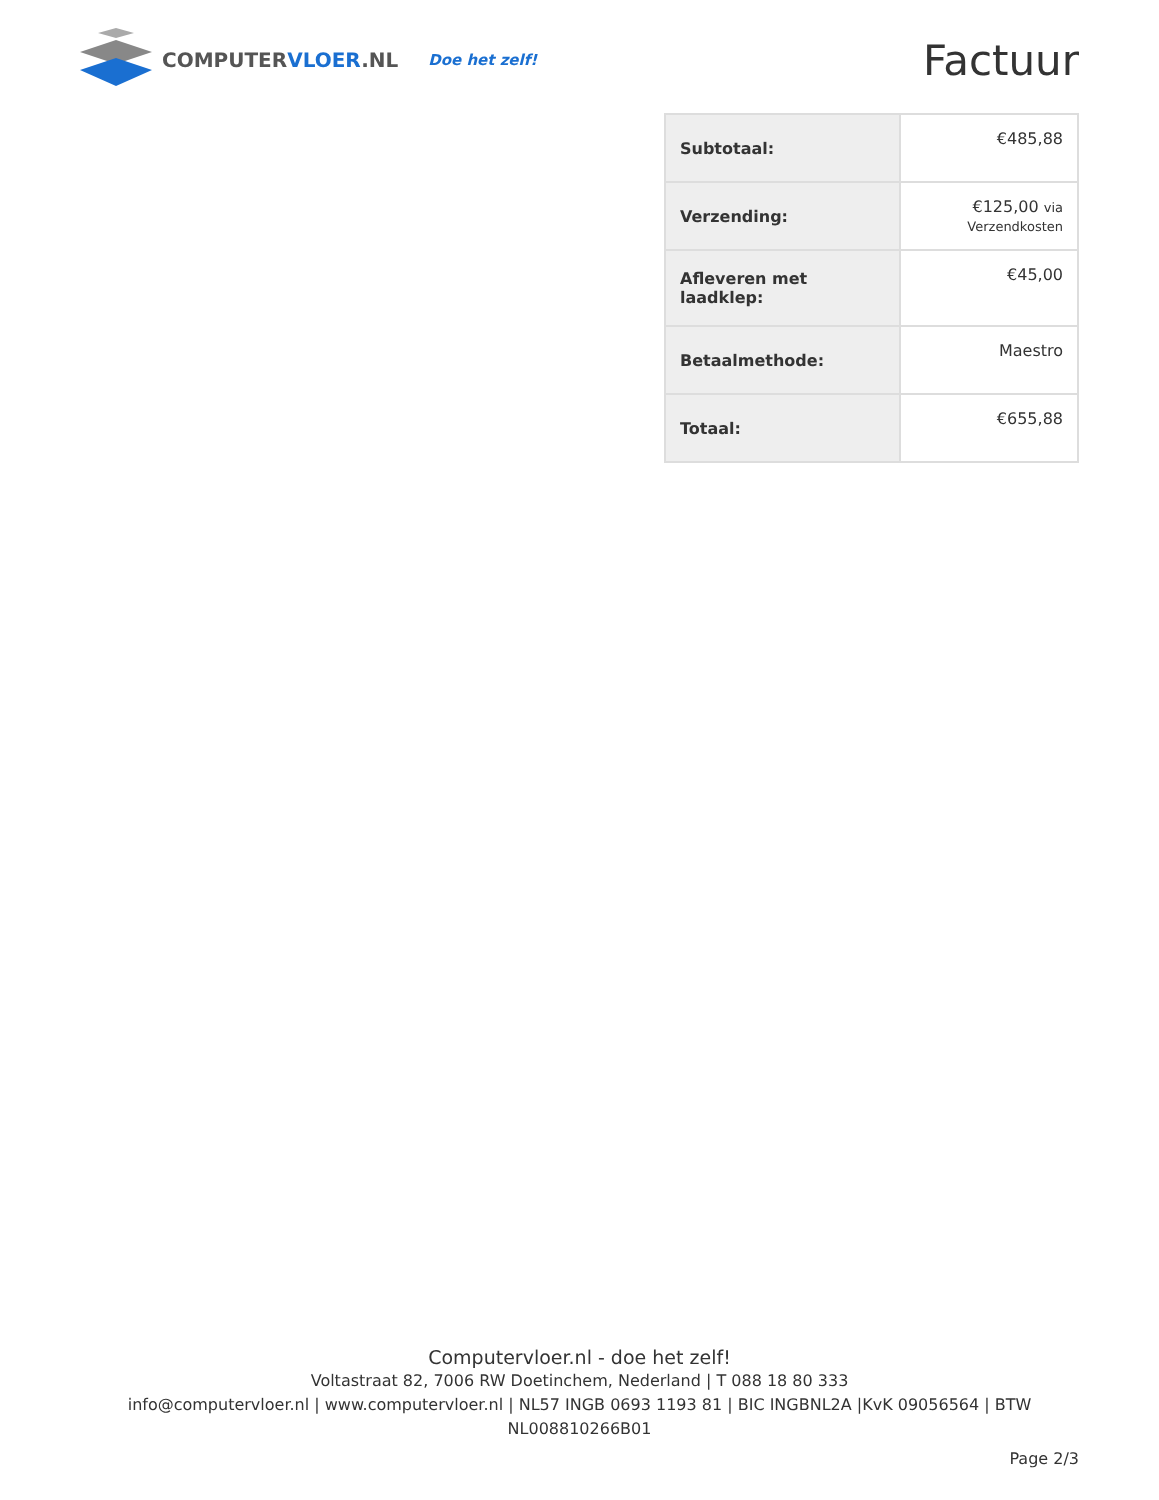COMPUTERVLOER.NL
Doe het zelf!
Factuur
| Subtotaal: | €485,88 |
| Verzending: | €125,00 via Verzendkosten |
| Afleveren met laadklep: | €45,00 |
| Betaalmethode: | Maestro |
| Totaal: | €655,88 |
Computervloer.nl - doe het zelf!
Voltastraat 82, 7006 RW Doetinchem, Nederland | T 088 18 80 333
info@computervloer.nl | www.computervloer.nl | NL57 INGB 0693 1193 81 | BIC INGBNL2A |KvK 09056564 | BTW NL008810266B01
Page 2/3